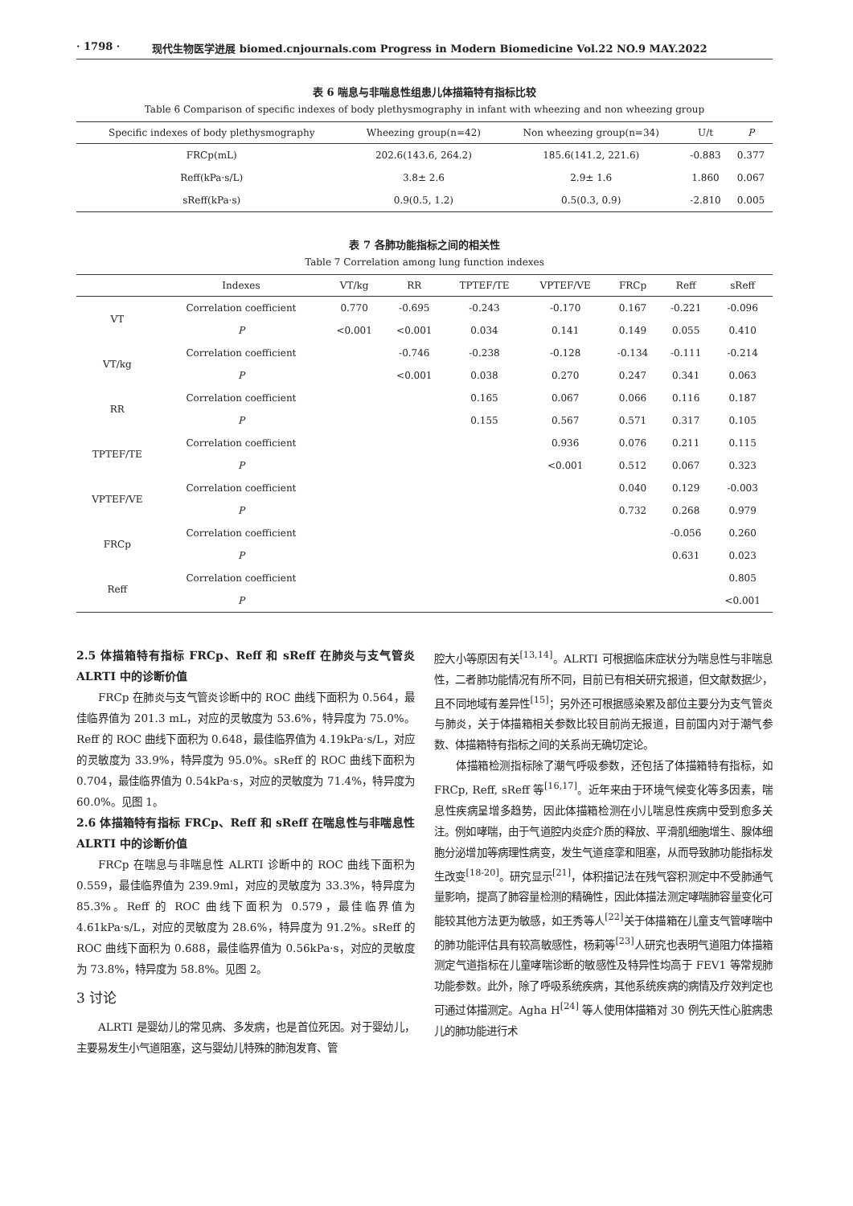· 1798 · 现代生物医学进展 biomed.cnjournals.com Progress in Modern Biomedicine Vol.22 NO.9 MAY.2022
表 6 喘息与非喘息性组患儿体描箱特有指标比较
Table 6 Comparison of specific indexes of body plethysmography in infant with wheezing and non wheezing group
| Specific indexes of body plethysmography | Wheezing group(n=42) | Non wheezing group(n=34) | U/t | P |
| --- | --- | --- | --- | --- |
| FRCp(mL) | 202.6(143.6, 264.2) | 185.6(141.2, 221.6) | -0.883 | 0.377 |
| Reff(kPa·s/L) | 3.8± 2.6 | 2.9± 1.6 | 1.860 | 0.067 |
| sReff(kPa·s) | 0.9(0.5, 1.2) | 0.5(0.3, 0.9) | -2.810 | 0.005 |
表 7 各肺功能指标之间的相关性
Table 7 Correlation among lung function indexes
| | Indexes | VT/kg | RR | TPTEF/TE | VPTEF/VE | FRCp | Reff | sReff |
| --- | --- | --- | --- | --- | --- | --- | --- | --- |
| VT | Correlation coefficient | 0.770 | -0.695 | -0.243 | -0.170 | 0.167 | -0.221 | -0.096 |
| | P | <0.001 | <0.001 | 0.034 | 0.141 | 0.149 | 0.055 | 0.410 |
| VT/kg | Correlation coefficient | | -0.746 | -0.238 | -0.128 | -0.134 | -0.111 | -0.214 |
| | P | | <0.001 | 0.038 | 0.270 | 0.247 | 0.341 | 0.063 |
| RR | Correlation coefficient | | | 0.165 | 0.067 | 0.066 | 0.116 | 0.187 |
| | P | | | 0.155 | 0.567 | 0.571 | 0.317 | 0.105 |
| TPTEF/TE | Correlation coefficient | | | | 0.936 | 0.076 | 0.211 | 0.115 |
| | P | | | | <0.001 | 0.512 | 0.067 | 0.323 |
| VPTEF/VE | Correlation coefficient | | | | | 0.040 | 0.129 | -0.003 |
| | P | | | | | 0.732 | 0.268 | 0.979 |
| FRCp | Correlation coefficient | | | | | | -0.056 | 0.260 |
| | P | | | | | | 0.631 | 0.023 |
| Reff | Correlation coefficient | | | | | | | 0.805 |
| | P | | | | | | | <0.001 |
2.5 体描箱特有指标 FRCp、Reff 和 sReff 在肺炎与支气管炎 ALRTI 中的诊断价值
FRCp 在肺炎与支气管炎诊断中的 ROC 曲线下面积为 0.564，最佳临界值为 201.3 mL，对应的灵敏度为 53.6%，特异度为 75.0%。Reff 的 ROC 曲线下面积为 0.648，最佳临界值为 4.19kPa·s/L，对应的灵敏度为 33.9%，特异度为 95.0%。sReff 的 ROC 曲线下面积为 0.704，最佳临界值为 0.54kPa·s，对应的灵敏度为 71.4%，特异度为 60.0%。见图 1。
2.6 体描箱特有指标 FRCp、Reff 和 sReff 在喘息性与非喘息性 ALRTI 中的诊断价值
FRCp 在喘息与非喘息性 ALRTI 诊断中的 ROC 曲线下面积为 0.559，最佳临界值为 239.9ml，对应的灵敏度为 33.3%，特异度为 85.3%。Reff 的 ROC 曲线下面积为 0.579，最佳临界值为 4.61kPa·s/L，对应的灵敏度为 28.6%，特异度为 91.2%。sReff 的 ROC 曲线下面积为 0.688，最佳临界值为 0.56kPa·s，对应的灵敏度为 73.8%，特异度为 58.8%。见图 2。
3 讨论
ALRTI 是婴幼儿的常见病、多发病，也是首位死因。对于婴幼儿，主要易发生小气道阻塞，这与婴幼儿特殊的肺泡发育、管
腔大小等原因有关<sup>[13,14]</sup>。ALRTI 可根据临床症状分为喘息性与非喘息性，二者肺功能情况有所不同，目前已有相关研究报道，但文献数据少，且不同地域有差异性<sup>[15]</sup>；另外还可根据感染累及部位主要分为支气管炎与肺炎，关于体描箱相关参数比较目前尚无报道，目前国内对于潮气参数、体描箱特有指标之间的关系尚无确切定论。
体描箱检测指标除了潮气呼吸参数，还包括了体描箱特有指标，如 FRCp, Reff, sReff 等<sup>[16,17]</sup>。近年来由于环境气候变化等多因素，喘息性疾病呈增多趋势，因此体描箱检测在小儿喘息性疾病中受到愈多关注。例如哮喘，由于气道腔内炎症介质的释放、平滑肌细胞增生、腺体细胞分泌增加等病理性病变，发生气道痉挛和阻塞，从而导致肺功能指标发生改变<sup>[18-20]</sup>。研究显示<sup>[21]</sup>，体积描记法在残气容积测定中不受肺通气量影响，提高了肺容量检测的精确性，因此体描法测定哮喘肺容量变化可能较其他方法更为敏感，如王秀等人<sup>[22]</sup>关于体描箱在儿童支气管哮喘中的肺功能评估具有较高敏感性，杨莉等<sup>[23]</sup>人研究也表明气道阻力体描箱测定气道指标在儿童哮喘诊断的敏感性及特异性均高于 FEV1 等常规肺功能参数。此外，除了呼吸系统疾病，其他系统疾病的病情及疗效判定也可通过体描测定。Agha H<sup>[24]</sup> 等人使用体描箱对 30 例先天性心脏病患儿的肺功能进行术